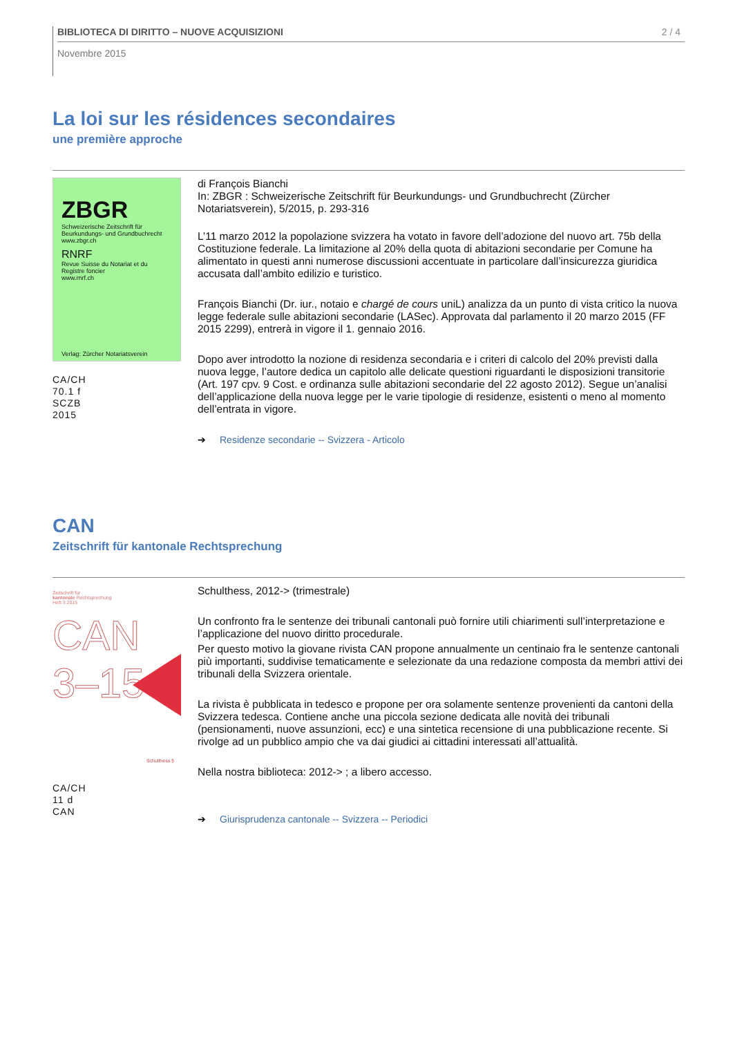BIBLIOTECA DI DIRITTO – NUOVE ACQUISIZIONI 2 / 4
Novembre 2015
La loi sur les résidences secondaires
une première approche
ZBGR
Schweizerische Zeitschrift für Beurkundungs- und Grundbuchrecht
www.zbgr.ch
RNRF
Revue Suisse du Notariat et du Registre foncier
www.rnrf.ch
Verlag: Zürcher Notariatsverein
CA/CH
70.1 f
SCZB
2015
di François Bianchi
In: ZBGR : Schweizerische Zeitschrift für Beurkundungs- und Grundbuchrecht (Zürcher Notariatsverein), 5/2015, p. 293-316
L’11 marzo 2012 la popolazione svizzera ha votato in favore dell’adozione del nuovo art. 75b della Costituzione federale. La limitazione al 20% della quota di abitazioni secondarie per Comune ha alimentato in questi anni numerose discussioni accentuate in particolare dall’insicurezza giuridica accusata dall’ambito edilizio e turistico.
François Bianchi (Dr. iur., notaio e chargé de cours uniL) analizza da un punto di vista critico la nuova legge federale sulle abitazioni secondarie (LASec). Approvata dal parlamento il 20 marzo 2015 (FF 2015 2299), entrerà in vigore il 1. gennaio 2016.
Dopo aver introdotto la nozione di residenza secondaria e i criteri di calcolo del 20% previsti dalla nuova legge, l’autore dedica un capitolo alle delicate questioni riguardanti le disposizioni transitorie (Art. 197 cpv. 9 Cost. e ordinanza sulle abitazioni secondarie del 22 agosto 2012). Segue un’analisi dell’applicazione della nuova legge per le varie tipologie di residenze, esistenti o meno al momento dell’entrata in vigore.
➔ Residenze secondarie -- Svizzera - Articolo
CAN
Zeitschrift für kantonale Rechtsprechung
Zeitschrift für
kantonale Rechtsprechung
Heft 3 2015
CAN
3–15
Schulthess §
CA/CH
11 d
CAN
Schulthess, 2012-> (trimestrale)
Un confronto fra le sentenze dei tribunali cantonali può fornire utili chiarimenti sull’interpretazione e l’applicazione del nuovo diritto procedurale.
Per questo motivo la giovane rivista CAN propone annualmente un centinaio fra le sentenze cantonali più importanti, suddivise tematicamente e selezionate da una redazione composta da membri attivi dei tribunali della Svizzera orientale.
La rivista è pubblicata in tedesco e propone per ora solamente sentenze provenienti da cantoni della Svizzera tedesca. Contiene anche una piccola sezione dedicata alle novità dei tribunali (pensionamenti, nuove assunzioni, ecc) e una sintetica recensione di una pubblicazione recente. Si rivolge ad un pubblico ampio che va dai giudici ai cittadini interessati all’attualità.
Nella nostra biblioteca: 2012-> ; a libero accesso.
➔ Giurisprudenza cantonale -- Svizzera -- Periodici